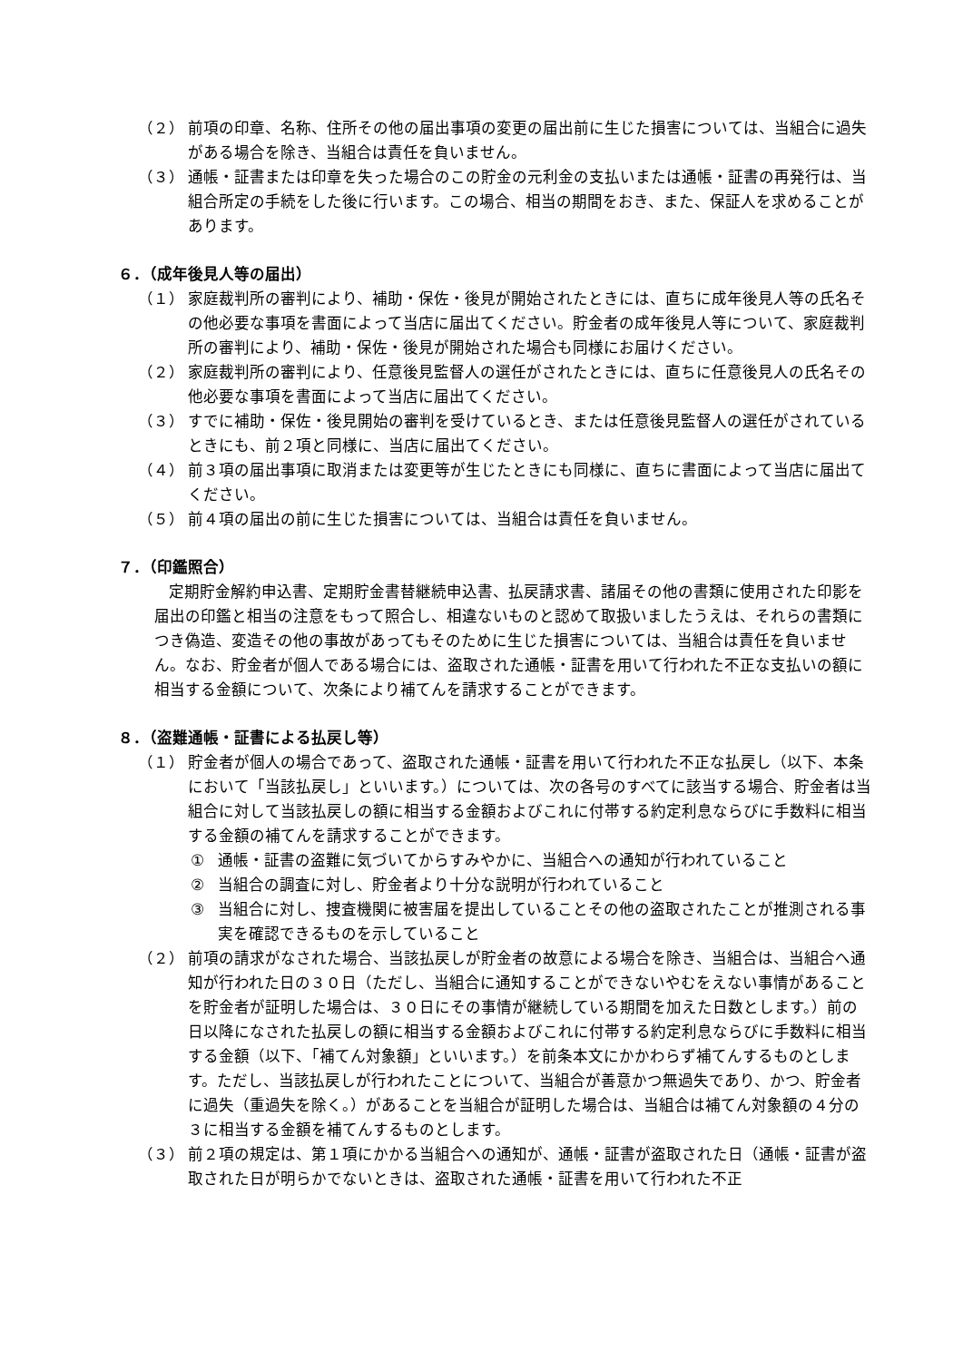（２） 前項の印章、名称、住所その他の届出事項の変更の届出前に生じた損害については、当組合に過失がある場合を除き、当組合は責任を負いません。
（３） 通帳・証書または印章を失った場合のこの貯金の元利金の支払いまたは通帳・証書の再発行は、当組合所定の手続をした後に行います。この場合、相当の期間をおき、また、保証人を求めることがあります。
６．（成年後見人等の届出）
（１） 家庭裁判所の審判により、補助・保佐・後見が開始されたときには、直ちに成年後見人等の氏名その他必要な事項を書面によって当店に届出てください。貯金者の成年後見人等について、家庭裁判所の審判により、補助・保佐・後見が開始された場合も同様にお届けください。
（２） 家庭裁判所の審判により、任意後見監督人の選任がされたときには、直ちに任意後見人の氏名その他必要な事項を書面によって当店に届出てください。
（３） すでに補助・保佐・後見開始の審判を受けているとき、または任意後見監督人の選任がされているときにも、前２項と同様に、当店に届出てください。
（４） 前３項の届出事項に取消または変更等が生じたときにも同様に、直ちに書面によって当店に届出てください。
（５） 前４項の届出の前に生じた損害については、当組合は責任を負いません。
７．（印鑑照合）
定期貯金解約申込書、定期貯金書替継続申込書、払戻請求書、諸届その他の書類に使用された印影を届出の印鑑と相当の注意をもって照合し、相違ないものと認めて取扱いましたうえは、それらの書類につき偽造、変造その他の事故があってもそのために生じた損害については、当組合は責任を負いません。なお、貯金者が個人である場合には、盗取された通帳・証書を用いて行われた不正な支払いの額に相当する金額について、次条により補てんを請求することができます。
８．（盗難通帳・証書による払戻し等）
（１） 貯金者が個人の場合であって、盗取された通帳・証書を用いて行われた不正な払戻し（以下、本条において「当該払戻し」といいます。）については、次の各号のすべてに該当する場合、貯金者は当組合に対して当該払戻しの額に相当する金額およびこれに付帯する約定利息ならびに手数料に相当する金額の補てんを請求することができます。
① 通帳・証書の盗難に気づいてからすみやかに、当組合への通知が行われていること
② 当組合の調査に対し、貯金者より十分な説明が行われていること
③ 当組合に対し、捜査機関に被害届を提出していることその他の盗取されたことが推測される事実を確認できるものを示していること
（２） 前項の請求がなされた場合、当該払戻しが貯金者の故意による場合を除き、当組合は、当組合へ通知が行われた日の３０日（ただし、当組合に通知することができないやむをえない事情があることを貯金者が証明した場合は、３０日にその事情が継続している期間を加えた日数とします。）前の日以降になされた払戻しの額に相当する金額およびこれに付帯する約定利息ならびに手数料に相当する金額（以下、「補てん対象額」といいます。）を前条本文にかかわらず補てんするものとします。ただし、当該払戻しが行われたことについて、当組合が善意かつ無過失であり、かつ、貯金者に過失（重過失を除く。）があることを当組合が証明した場合は、当組合は補てん対象額の４分の３に相当する金額を補てんするものとします。
（３） 前２項の規定は、第１項にかかる当組合への通知が、通帳・証書が盗取された日（通帳・証書が盗取された日が明らかでないときは、盗取された通帳・証書を用いて行われた不正